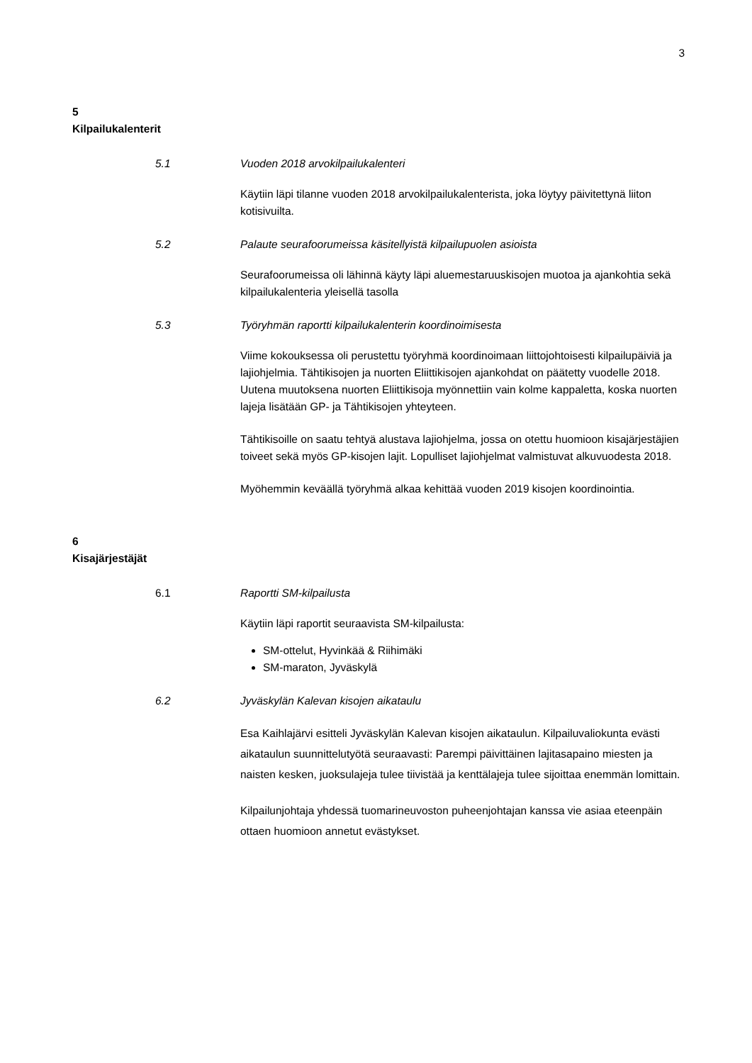3
5
Kilpailukalenterit
5.1 Vuoden 2018 arvokilpailukalenteri
Käytiin läpi tilanne vuoden 2018 arvokilpailukalenterista, joka löytyy päivitettynä liiton kotisivuilta.
5.2 Palaute seurafoorumeissa käsitellyistä kilpailupuolen asioista
Seurafoorumeissa oli lähinnä käyty läpi aluemestaruuskisojen muotoa ja ajankohtia sekä kilpailukalenteria yleisellä tasolla
5.3 Työryhmän raportti kilpailukalenterin koordinoimisesta
Viime kokouksessa oli perustettu työryhmä koordinoimaan liittojohtoisesti kilpailupäiviä ja lajiohjelmia. Tähtikisojen ja nuorten Eliittikisojen ajankohdat on päätetty vuodelle 2018. Uutena muutoksena nuorten Eliittikisoja myönnettiin vain kolme kappaletta, koska nuorten lajeja lisätään GP- ja Tähtikisojen yhteyteen.
Tähtikisoille on saatu tehtyä alustava lajiohjelma, jossa on otettu huomioon kisajärjestäjien toiveet sekä myös GP-kisojen lajit. Lopulliset lajiohjelmat valmistuvat alkuvuodesta 2018.
Myöhemmin keväällä työryhmä alkaa kehittää vuoden 2019 kisojen koordinointia.
6
Kisajärjestäjät
6.1 Raportti SM-kilpailusta
Käytiin läpi raportit seuraavista SM-kilpailusta:
SM-ottelut, Hyvinkää & Riihimäki
SM-maraton, Jyväskylä
6.2 Jyväskylän Kalevan kisojen aikataulu
Esa Kaihlajärvi esitteli Jyväskylän Kalevan kisojen aikataulun. Kilpailuvaliokunta evästi aikataulun suunnittelutyötä seuraavasti: Parempi päivittäinen lajitasapaino miesten ja naisten kesken, juoksulajeja tulee tiivistää ja kenttälajeja tulee sijoittaa enemmän lomittain.
Kilpailunjohtaja yhdessä tuomarineuvoston puheenjohtajan kanssa vie asiaa eteenpäin ottaen huomioon annetut evästykset.